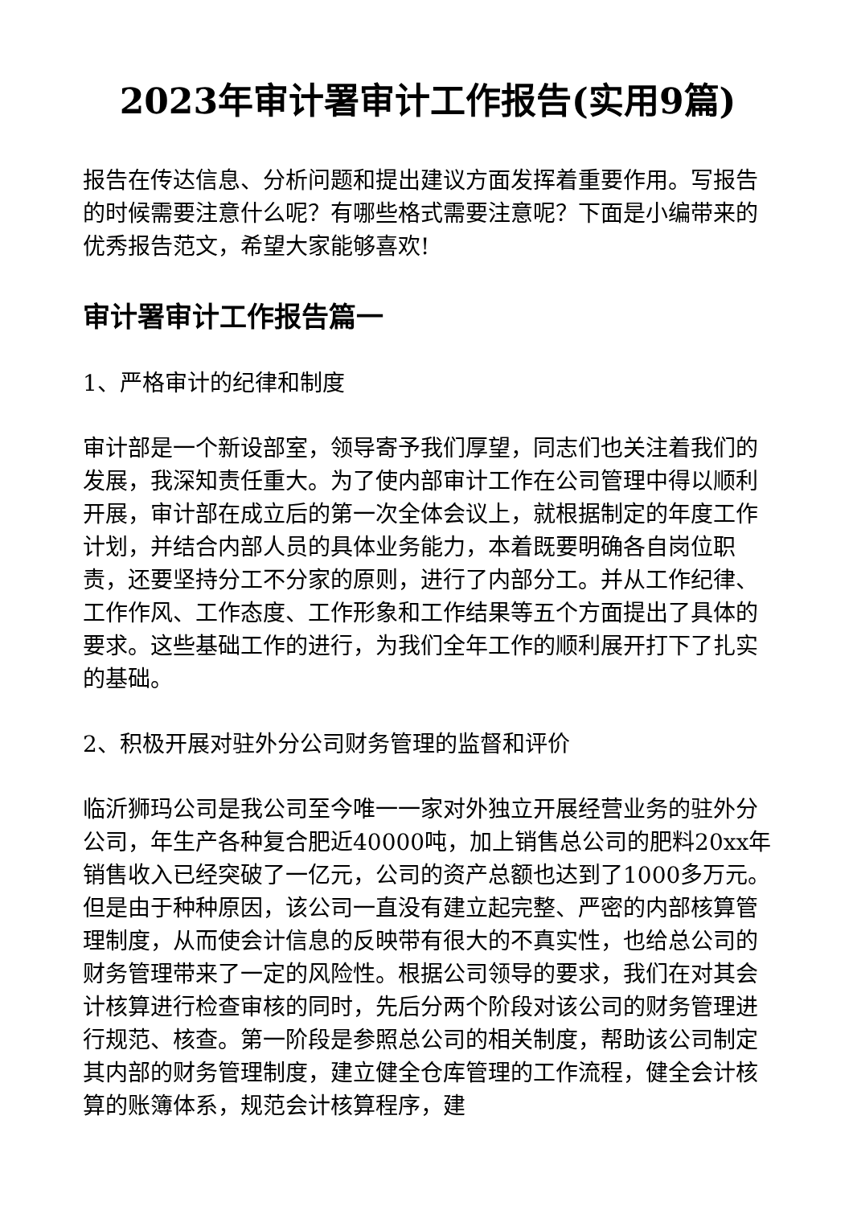2023年审计署审计工作报告(实用9篇)
报告在传达信息、分析问题和提出建议方面发挥着重要作用。写报告的时候需要注意什么呢？有哪些格式需要注意呢？下面是小编带来的优秀报告范文，希望大家能够喜欢!
审计署审计工作报告篇一
1、严格审计的纪律和制度
审计部是一个新设部室，领导寄予我们厚望，同志们也关注着我们的发展，我深知责任重大。为了使内部审计工作在公司管理中得以顺利开展，审计部在成立后的第一次全体会议上，就根据制定的年度工作计划，并结合内部人员的具体业务能力，本着既要明确各自岗位职责，还要坚持分工不分家的原则，进行了内部分工。并从工作纪律、工作作风、工作态度、工作形象和工作结果等五个方面提出了具体的要求。这些基础工作的进行，为我们全年工作的顺利展开打下了扎实的基础。
2、积极开展对驻外分公司财务管理的监督和评价
临沂狮玛公司是我公司至今唯一一家对外独立开展经营业务的驻外分公司，年生产各种复合肥近40000吨，加上销售总公司的肥料20xx年销售收入已经突破了一亿元，公司的资产总额也达到了1000多万元。但是由于种种原因，该公司一直没有建立起完整、严密的内部核算管理制度，从而使会计信息的反映带有很大的不真实性，也给总公司的财务管理带来了一定的风险性。根据公司领导的要求，我们在对其会计核算进行检查审核的同时，先后分两个阶段对该公司的财务管理进行规范、核查。第一阶段是参照总公司的相关制度，帮助该公司制定其内部的财务管理制度，建立健全仓库管理的工作流程，健全会计核算的账簿体系，规范会计核算程序，建